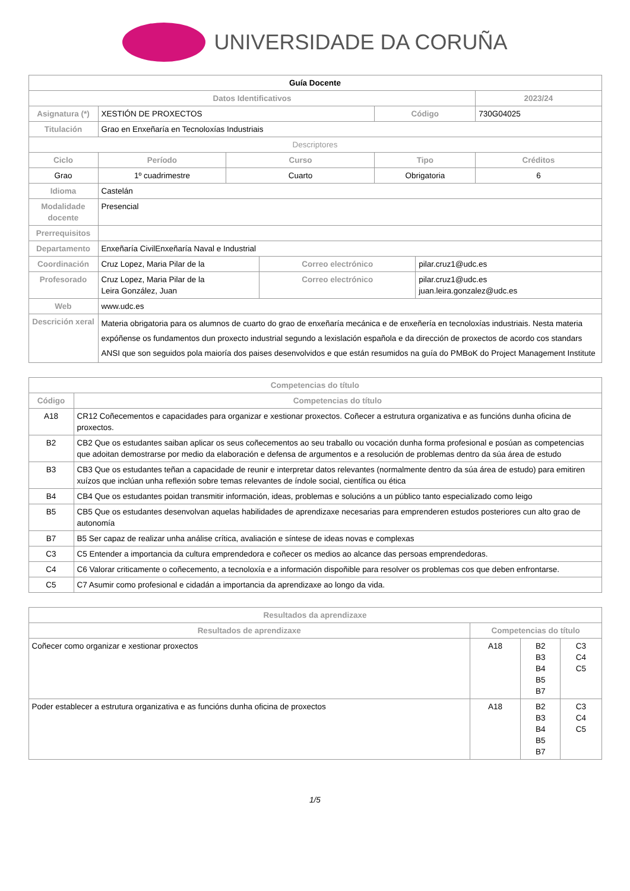UNIVERSIDADE DA CORUÑA
| Guía Docente | | | | | | |
| Datos Identificativos | | | | | | 2023/24 |
| Asignatura (*) | XESTIÓN DE PROXECTOS | | | Código | | 730G04025 |
| Titulación | Grao en Enxeñaría en Tecnoloxías Industriais | | | | | |
| Descriptores | | | | | | |
| Ciclo | Período | Curso | | Tipo | | Créditos |
| Grao | 1º cuadrimestre | Cuarto | | Obrigatoria | | 6 |
| Idioma | Castelán | | | | | |
| Modalidade docente | Presencial | | | | | |
| Prerrequisitos | | | | | | |
| Departamento | Enxeñaría CivilEnxeñaría Naval e Industrial | | | | | |
| Coordinación | Cruz Lopez, Maria Pilar de la | | Correo electrónico | | pilar.cruz1@udc.es | |
| Profesorado | Cruz Lopez, Maria Pilar de la Leira González, Juan | | Correo electrónico | | pilar.cruz1@udc.es juan.leira.gonzalez@udc.es | |
| Web | www.udc.es | | | | | |
| Descrición xeral | Materia obrigatoria para os alumnos de cuarto do grao de enxeñaría mecánica e de enxeñería en tecnoloxías industriais. Nesta materia expóñense os fundamentos dun proxecto industrial segundo a lexislación española e da dirección de proxectos de acordo cos standars ANSI que son seguidos pola maioría dos paises desenvolvidos e que están resumidos na guía do PMBoK do Project Management Institute | | | | | |
| Competencias do título | |
| --- | --- |
| Código | Competencias do título |
| A18 | CR12 Coñecementos e capacidades para organizar e xestionar proxectos. Coñecer a estrutura organizativa e as funcións dunha oficina de proxectos. |
| B2 | CB2 Que os estudantes saiban aplicar os seus coñecementos ao seu traballo ou vocación dunha forma profesional e posúan as competencias que adoitan demostrarse por medio da elaboración e defensa de argumentos e a resolución de problemas dentro da súa área de estudo |
| B3 | CB3 Que os estudantes teñan a capacidade de reunir e interpretar datos relevantes (normalmente dentro da súa área de estudo) para emitiren xuízos que inclúan unha reflexión sobre temas relevantes de índole social, científica ou ética |
| B4 | CB4 Que os estudantes poidan transmitir información, ideas, problemas e solucións a un público tanto especializado como leigo |
| B5 | CB5 Que os estudantes desenvolvan aquelas habilidades de aprendizaxe necesarias para emprenderen estudos posteriores cun alto grao de autonomía |
| B7 | B5 Ser capaz de realizar unha análise crítica, avaliación e síntese de ideas novas e complexas |
| C3 | C5 Entender a importancia da cultura emprendedora e coñecer os medios ao alcance das persoas emprendedoras. |
| C4 | C6 Valorar criticamente o coñecemento, a tecnoloxía e a información dispoñible para resolver os problemas cos que deben enfrontarse. |
| C5 | C7 Asumir como profesional e cidadán a importancia da aprendizaxe ao longo da vida. |
| Resultados da aprendizaxe | | | |
| --- | --- | --- | --- |
| Resultados de aprendizaxe | Competencias do título | | |
| Coñecer como organizar e xestionar proxectos | A18 | B2 B3 B4 B5 B7 | C3 C4 C5 |
| Poder establecer a estrutura organizativa e as funcións dunha oficina de proxectos | A18 | B2 B3 B4 B5 B7 | C3 C4 C5 |
1/5